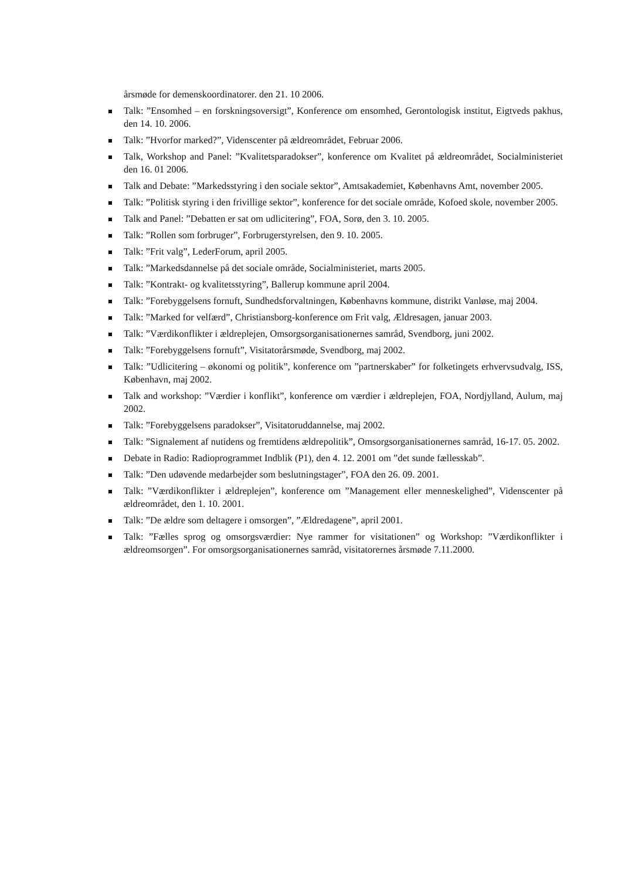årsmøde for demenskoordinatorer. den 21. 10 2006.
Talk: ”Ensomhed – en forskningsoversigt”, Konference om ensomhed, Gerontologisk institut, Eigtveds pakhus, den 14. 10. 2006.
Talk: ”Hvorfor marked?”, Videnscenter på ældreområdet, Februar 2006.
Talk, Workshop and Panel: ”Kvalitetsparadokser”, konference om Kvalitet på ældreområdet, Socialministeriet den 16. 01 2006.
Talk and Debate: ”Markedsstyring i den sociale sektor”, Amtsakademiet, Københavns Amt, november 2005.
Talk: ”Politisk styring i den frivillige sektor”, konference for det sociale område, Kofoed skole, november 2005.
Talk and Panel: ”Debatten er sat om udlicitering”, FOA, Sorø, den 3. 10. 2005.
Talk: ”Rollen som forbruger”, Forbrugerstyrelsen, den 9. 10. 2005.
Talk: ”Frit valg”, LederForum, april 2005.
Talk: ”Markedsdannelse på det sociale område, Socialministeriet, marts 2005.
Talk: ”Kontrakt- og kvalitetsstyring”, Ballerup kommune april 2004.
Talk: ”Forebyggelsens fornuft, Sundhedsforvaltningen, Københavns kommune, distrikt Vanløse, maj 2004.
Talk: ”Marked for velfærd”, Christiansborg-konference om Frit valg, Ældresagen, januar 2003.
Talk: ”Værdikonflikter i ældreplejen, Omsorgsorganisationernes samråd, Svendborg, juni 2002.
Talk: ”Forebyggelsens fornuft”, Visitatorårsmøde, Svendborg, maj 2002.
Talk: ”Udlicitering – økonomi og politik”, konference om ”partnerskaber” for folketingets erhvervsudvalg, ISS, København, maj 2002.
Talk and workshop: ”Værdier i konflikt”, konference om værdier i ældreplejen, FOA, Nordjylland, Aulum, maj 2002.
Talk: ”Forebyggelsens paradokser”, Visitatoruddannelse, maj 2002.
Talk: ”Signalement af nutidens og fremtidens ældrepolitik”, Omsorgsorganisationernes samråd, 16-17. 05. 2002.
Debate in Radio: Radioprogrammet Indblik (P1), den 4. 12. 2001 om ”det sunde fællesskab”.
Talk: ”Den udøvende medarbejder som beslutningstager”, FOA den 26. 09. 2001.
Talk: ”Værdikonflikter i ældreplejen”, konference om ”Management eller menneskelighed”, Videnscenter på ældreområdet, den 1. 10. 2001.
Talk: ”De ældre som deltagere i omsorgen”, ”Ældredagene”, april 2001.
Talk: ”Fælles sprog og omsorgsværdier: Nye rammer for visitationen” og Workshop: ”Værdikonflikter i ældreomsorgen”. For omsorgsorganisationernes samråd, visitatorernes årsmøde 7.11.2000.